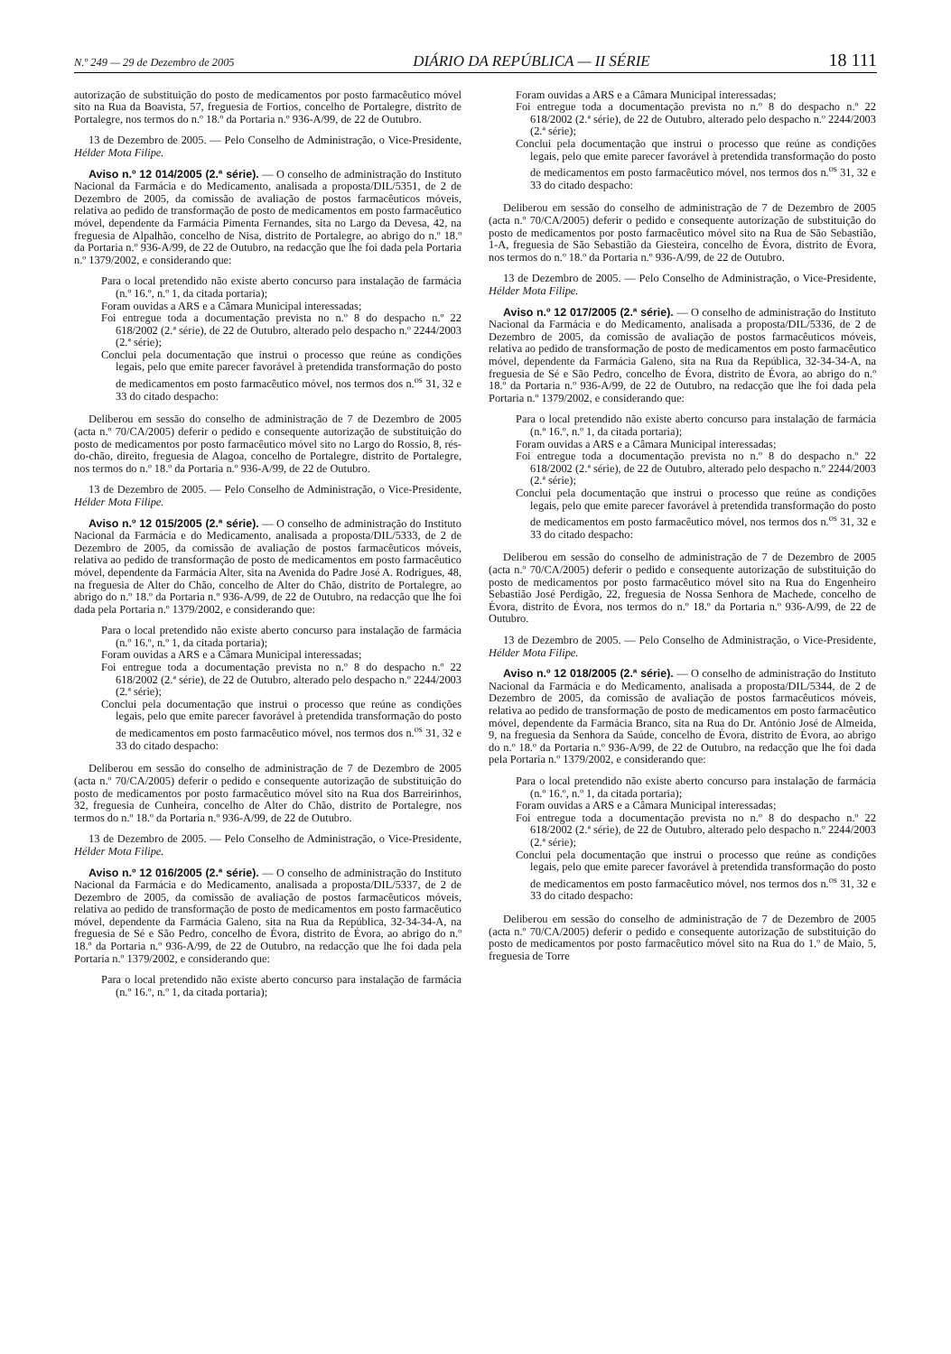N.º 249 — 29 de Dezembro de 2005 DIÁRIO DA REPÚBLICA — II SÉRIE 18 111
autorização de substituição do posto de medicamentos por posto farmacêutico móvel sito na Rua da Boavista, 57, freguesia de Fortios, concelho de Portalegre, distrito de Portalegre, nos termos do n.º 18.º da Portaria n.º 936-A/99, de 22 de Outubro.
13 de Dezembro de 2005. — Pelo Conselho de Administração, o Vice-Presidente, Hélder Mota Filipe.
Aviso n.º 12 014/2005 (2.ª série). — O conselho de administração do Instituto Nacional da Farmácia e do Medicamento, analisada a proposta/DIL/5351, de 2 de Dezembro de 2005, da comissão de avaliação de postos farmacêuticos móveis, relativa ao pedido de transformação de posto de medicamentos em posto farmacêutico móvel, dependente da Farmácia Pimenta Fernandes, sita no Largo da Devesa, 42, na freguesia de Alpalhão, concelho de Nisa, distrito de Portalegre, ao abrigo do n.º 18.º da Portaria n.º 936-A/99, de 22 de Outubro, na redacção que lhe foi dada pela Portaria n.º 1379/2002, e considerando que:
Para o local pretendido não existe aberto concurso para instalação de farmácia (n.º 16.º, n.º 1, da citada portaria);
Foram ouvidas a ARS e a Câmara Municipal interessadas;
Foi entregue toda a documentação prevista no n.º 8 do despacho n.º 22 618/2002 (2.ª série), de 22 de Outubro, alterado pelo despacho n.º 2244/2003 (2.ª série);
Conclui pela documentação que instrui o processo que reúne as condições legais, pelo que emite parecer favorável à pretendida transformação do posto de medicamentos em posto farmacêutico móvel, nos termos dos n.<sup>os</sup> 31, 32 e 33 do citado despacho:
Deliberou em sessão do conselho de administração de 7 de Dezembro de 2005 (acta n.º 70/CA/2005) deferir o pedido e consequente autorização de substituição do posto de medicamentos por posto farmacêutico móvel sito no Largo do Rossio, 8, rés-do-chão, direito, freguesia de Alagoa, concelho de Portalegre, distrito de Portalegre, nos termos do n.º 18.º da Portaria n.º 936-A/99, de 22 de Outubro.
13 de Dezembro de 2005. — Pelo Conselho de Administração, o Vice-Presidente, Hélder Mota Filipe.
Aviso n.º 12 015/2005 (2.ª série). — O conselho de administração do Instituto Nacional da Farmácia e do Medicamento, analisada a proposta/DIL/5333, de 2 de Dezembro de 2005, da comissão de avaliação de postos farmacêuticos móveis, relativa ao pedido de transformação de posto de medicamentos em posto farmacêutico móvel, dependente da Farmácia Alter, sita na Avenida do Padre José A. Rodrigues, 48, na freguesia de Alter do Chão, concelho de Alter do Chão, distrito de Portalegre, ao abrigo do n.º 18.º da Portaria n.º 936-A/99, de 22 de Outubro, na redacção que lhe foi dada pela Portaria n.º 1379/2002, e considerando que:
Para o local pretendido não existe aberto concurso para instalação de farmácia (n.º 16.º, n.º 1, da citada portaria);
Foram ouvidas a ARS e a Câmara Municipal interessadas;
Foi entregue toda a documentação prevista no n.º 8 do despacho n.º 22 618/2002 (2.ª série), de 22 de Outubro, alterado pelo despacho n.º 2244/2003 (2.ª série);
Conclui pela documentação que instrui o processo que reúne as condições legais, pelo que emite parecer favorável à pretendida transformação do posto de medicamentos em posto farmacêutico móvel, nos termos dos n.<sup>os</sup> 31, 32 e 33 do citado despacho:
Deliberou em sessão do conselho de administração de 7 de Dezembro de 2005 (acta n.º 70/CA/2005) deferir o pedido e consequente autorização de substituição do posto de medicamentos por posto farmacêutico móvel sito na Rua dos Barreirinhos, 32, freguesia de Cunheira, concelho de Alter do Chão, distrito de Portalegre, nos termos do n.º 18.º da Portaria n.º 936-A/99, de 22 de Outubro.
13 de Dezembro de 2005. — Pelo Conselho de Administração, o Vice-Presidente, Hélder Mota Filipe.
Aviso n.º 12 016/2005 (2.ª série). — O conselho de administração do Instituto Nacional da Farmácia e do Medicamento, analisada a proposta/DIL/5337, de 2 de Dezembro de 2005, da comissão de avaliação de postos farmacêuticos móveis, relativa ao pedido de transformação de posto de medicamentos em posto farmacêutico móvel, dependente da Farmácia Galeno, sita na Rua da República, 32-34-34-A, na freguesia de Sé e São Pedro, concelho de Évora, distrito de Évora, ao abrigo do n.º 18.º da Portaria n.º 936-A/99, de 22 de Outubro, na redacção que lhe foi dada pela Portaria n.º 1379/2002, e considerando que:
Para o local pretendido não existe aberto concurso para instalação de farmácia (n.º 16.º, n.º 1, da citada portaria);
Foram ouvidas a ARS e a Câmara Municipal interessadas;
Foi entregue toda a documentação prevista no n.º 8 do despacho n.º 22 618/2002 (2.ª série), de 22 de Outubro, alterado pelo despacho n.º 2244/2003 (2.ª série);
Conclui pela documentação que instrui o processo que reúne as condições legais, pelo que emite parecer favorável à pretendida transformação do posto de medicamentos em posto farmacêutico móvel, nos termos dos n.<sup>os</sup> 31, 32 e 33 do citado despacho:
Deliberou em sessão do conselho de administração de 7 de Dezembro de 2005 (acta n.º 70/CA/2005) deferir o pedido e consequente autorização de substituição do posto de medicamentos por posto farmacêutico móvel sito na Rua de São Sebastião, 1-A, freguesia de São Sebastião da Giesteira, concelho de Évora, distrito de Évora, nos termos do n.º 18.º da Portaria n.º 936-A/99, de 22 de Outubro.
13 de Dezembro de 2005. — Pelo Conselho de Administração, o Vice-Presidente, Hélder Mota Filipe.
Aviso n.º 12 017/2005 (2.ª série). — O conselho de administração do Instituto Nacional da Farmácia e do Medicamento, analisada a proposta/DIL/5336, de 2 de Dezembro de 2005, da comissão de avaliação de postos farmacêuticos móveis, relativa ao pedido de transformação de posto de medicamentos em posto farmacêutico móvel, dependente da Farmácia Galeno, sita na Rua da República, 32-34-34-A, na freguesia de Sé e São Pedro, concelho de Évora, distrito de Évora, ao abrigo do n.º 18.º da Portaria n.º 936-A/99, de 22 de Outubro, na redacção que lhe foi dada pela Portaria n.º 1379/2002, e considerando que:
Para o local pretendido não existe aberto concurso para instalação de farmácia (n.º 16.º, n.º 1, da citada portaria);
Foram ouvidas a ARS e a Câmara Municipal interessadas;
Foi entregue toda a documentação prevista no n.º 8 do despacho n.º 22 618/2002 (2.ª série), de 22 de Outubro, alterado pelo despacho n.º 2244/2003 (2.ª série);
Conclui pela documentação que instrui o processo que reúne as condições legais, pelo que emite parecer favorável à pretendida transformação do posto de medicamentos em posto farmacêutico móvel, nos termos dos n.<sup>os</sup> 31, 32 e 33 do citado despacho:
Deliberou em sessão do conselho de administração de 7 de Dezembro de 2005 (acta n.º 70/CA/2005) deferir o pedido e consequente autorização de substituição do posto de medicamentos por posto farmacêutico móvel sito na Rua do Engenheiro Sebastião José Perdigão, 22, freguesia de Nossa Senhora de Machede, concelho de Évora, distrito de Évora, nos termos do n.º 18.º da Portaria n.º 936-A/99, de 22 de Outubro.
13 de Dezembro de 2005. — Pelo Conselho de Administração, o Vice-Presidente, Hélder Mota Filipe.
Aviso n.º 12 018/2005 (2.ª série). — O conselho de administração do Instituto Nacional da Farmácia e do Medicamento, analisada a proposta/DIL/5344, de 2 de Dezembro de 2005, da comissão de avaliação de postos farmacêuticos móveis, relativa ao pedido de transformação de posto de medicamentos em posto farmacêutico móvel, dependente da Farmácia Branco, sita na Rua do Dr. António José de Almeida, 9, na freguesia da Senhora da Saúde, concelho de Évora, distrito de Évora, ao abrigo do n.º 18.º da Portaria n.º 936-A/99, de 22 de Outubro, na redacção que lhe foi dada pela Portaria n.º 1379/2002, e considerando que:
Para o local pretendido não existe aberto concurso para instalação de farmácia (n.º 16.º, n.º 1, da citada portaria);
Foram ouvidas a ARS e a Câmara Municipal interessadas;
Foi entregue toda a documentação prevista no n.º 8 do despacho n.º 22 618/2002 (2.ª série), de 22 de Outubro, alterado pelo despacho n.º 2244/2003 (2.ª série);
Conclui pela documentação que instrui o processo que reúne as condições legais, pelo que emite parecer favorável à pretendida transformação do posto de medicamentos em posto farmacêutico móvel, nos termos dos n.<sup>os</sup> 31, 32 e 33 do citado despacho:
Deliberou em sessão do conselho de administração de 7 de Dezembro de 2005 (acta n.º 70/CA/2005) deferir o pedido e consequente autorização de substituição do posto de medicamentos por posto farmacêutico móvel sito na Rua do 1.º de Maio, 5, freguesia de Torre